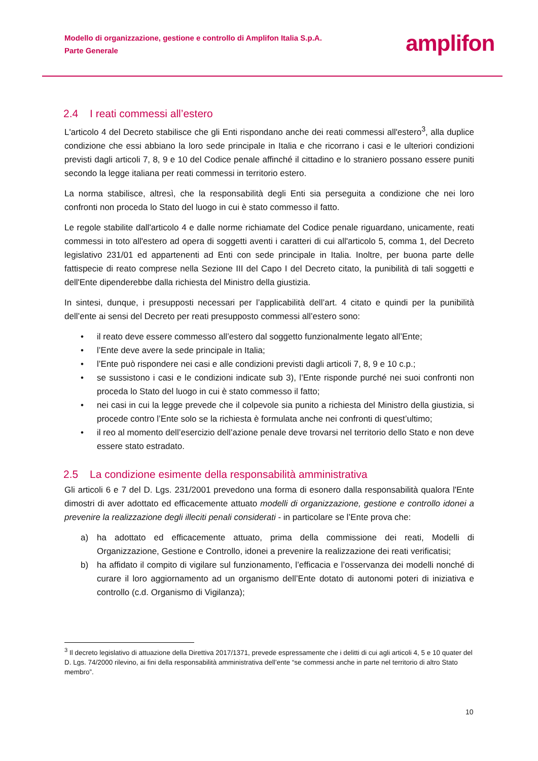Modello di organizzazione, gestione e controllo di Amplifon Italia S.p.A.
Parte Generale
amplifon
2.4 I reati commessi all’estero
L'articolo 4 del Decreto stabilisce che gli Enti rispondano anche dei reati commessi all'estero<sup>3</sup>, alla duplice condizione che essi abbiano la loro sede principale in Italia e che ricorrano i casi e le ulteriori condizioni previsti dagli articoli 7, 8, 9 e 10 del Codice penale affinché il cittadino e lo straniero possano essere puniti secondo la legge italiana per reati commessi in territorio estero.
La norma stabilisce, altresì, che la responsabilità degli Enti sia perseguita a condizione che nei loro confronti non proceda lo Stato del luogo in cui è stato commesso il fatto.
Le regole stabilite dall'articolo 4 e dalle norme richiamate del Codice penale riguardano, unicamente, reati commessi in toto all'estero ad opera di soggetti aventi i caratteri di cui all'articolo 5, comma 1, del Decreto legislativo 231/01 ed appartenenti ad Enti con sede principale in Italia. Inoltre, per buona parte delle fattispecie di reato comprese nella Sezione III del Capo I del Decreto citato, la punibilità di tali soggetti e dell'Ente dipenderebbe dalla richiesta del Ministro della giustizia.
In sintesi, dunque, i presupposti necessari per l’applicabilità dell’art. 4 citato e quindi per la punibilità dell’ente ai sensi del Decreto per reati presupposto commessi all’estero sono:
• il reato deve essere commesso all’estero dal soggetto funzionalmente legato all’Ente;
• l’Ente deve avere la sede principale in Italia;
• l’Ente può rispondere nei casi e alle condizioni previsti dagli articoli 7, 8, 9 e 10 c.p.;
• se sussistono i casi e le condizioni indicate sub 3), l’Ente risponde purché nei suoi confronti non proceda lo Stato del luogo in cui è stato commesso il fatto;
• nei casi in cui la legge prevede che il colpevole sia punito a richiesta del Ministro della giustizia, si procede contro l’Ente solo se la richiesta è formulata anche nei confronti di quest’ultimo;
• il reo al momento dell’esercizio dell’azione penale deve trovarsi nel territorio dello Stato e non deve essere stato estradato.
2.5 La condizione esimente della responsabilità amministrativa
Gli articoli 6 e 7 del D. Lgs. 231/2001 prevedono una forma di esonero dalla responsabilità qualora l'Ente dimostri di aver adottato ed efficacemente attuato modelli di organizzazione, gestione e controllo idonei a prevenire la realizzazione degli illeciti penali considerati - in particolare se l’Ente prova che:
a) ha adottato ed efficacemente attuato, prima della commissione dei reati, Modelli di Organizzazione, Gestione e Controllo, idonei a prevenire la realizzazione dei reati verificatisi;
b) ha affidato il compito di vigilare sul funzionamento, l’efficacia e l’osservanza dei modelli nonché di curare il loro aggiornamento ad un organismo dell’Ente dotato di autonomi poteri di iniziativa e controllo (c.d. Organismo di Vigilanza);
<sup>3</sup> Il decreto legislativo di attuazione della Direttiva 2017/1371, prevede espressamente che i delitti di cui agli articoli 4, 5 e 10 quater del D. Lgs. 74/2000 rilevino, ai fini della responsabilità amministrativa dell’ente “se commessi anche in parte nel territorio di altro Stato membro”.
10